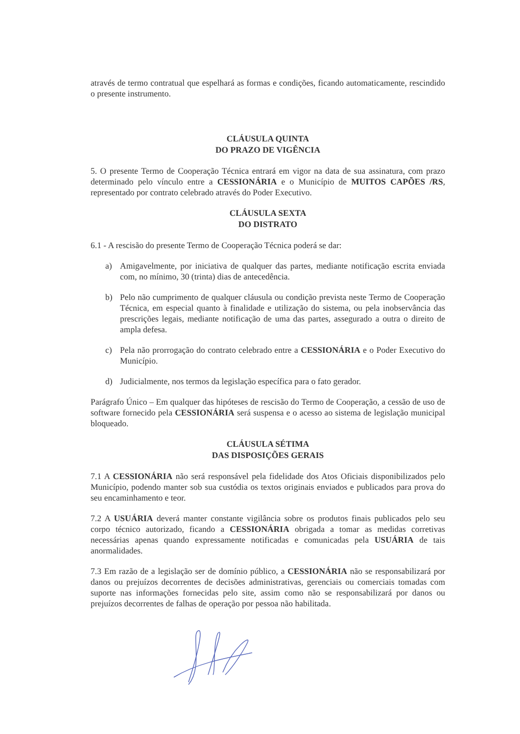através de termo contratual que espelhará as formas e condições, ficando automaticamente, rescindido o presente instrumento.
CLÁUSULA QUINTA
DO PRAZO DE VIGÊNCIA
5. O presente Termo de Cooperação Técnica entrará em vigor na data de sua assinatura, com prazo determinado pelo vínculo entre a CESSIONÁRIA e o Município de MUITOS CAPÕES /RS, representado por contrato celebrado através do Poder Executivo.
CLÁUSULA SEXTA
DO DISTRATO
6.1 - A rescisão do presente Termo de Cooperação Técnica poderá se dar:
a) Amigavelmente, por iniciativa de qualquer das partes, mediante notificação escrita enviada com, no mínimo, 30 (trinta) dias de antecedência.
b) Pelo não cumprimento de qualquer cláusula ou condição prevista neste Termo de Cooperação Técnica, em especial quanto à finalidade e utilização do sistema, ou pela inobservância das prescrições legais, mediante notificação de uma das partes, assegurado a outra o direito de ampla defesa.
c) Pela não prorrogação do contrato celebrado entre a CESSIONÁRIA e o Poder Executivo do Município.
d) Judicialmente, nos termos da legislação específica para o fato gerador.
Parágrafo Único – Em qualquer das hipóteses de rescisão do Termo de Cooperação, a cessão de uso de software fornecido pela CESSIONÁRIA será suspensa e o acesso ao sistema de legislação municipal bloqueado.
CLÁUSULA SÉTIMA
DAS DISPOSIÇÕES GERAIS
7.1 A CESSIONÁRIA não será responsável pela fidelidade dos Atos Oficiais disponibilizados pelo Município, podendo manter sob sua custódia os textos originais enviados e publicados para prova do seu encaminhamento e teor.
7.2 A USUÁRIA deverá manter constante vigilância sobre os produtos finais publicados pelo seu corpo técnico autorizado, ficando a CESSIONÁRIA obrigada a tomar as medidas corretivas necessárias apenas quando expressamente notificadas e comunicadas pela USUÁRIA de tais anormalidades.
7.3 Em razão de a legislação ser de domínio público, a CESSIONÁRIA não se responsabilizará por danos ou prejuízos decorrentes de decisões administrativas, gerenciais ou comerciais tomadas com suporte nas informações fornecidas pelo site, assim como não se responsabilizará por danos ou prejuízos decorrentes de falhas de operação por pessoa não habilitada.